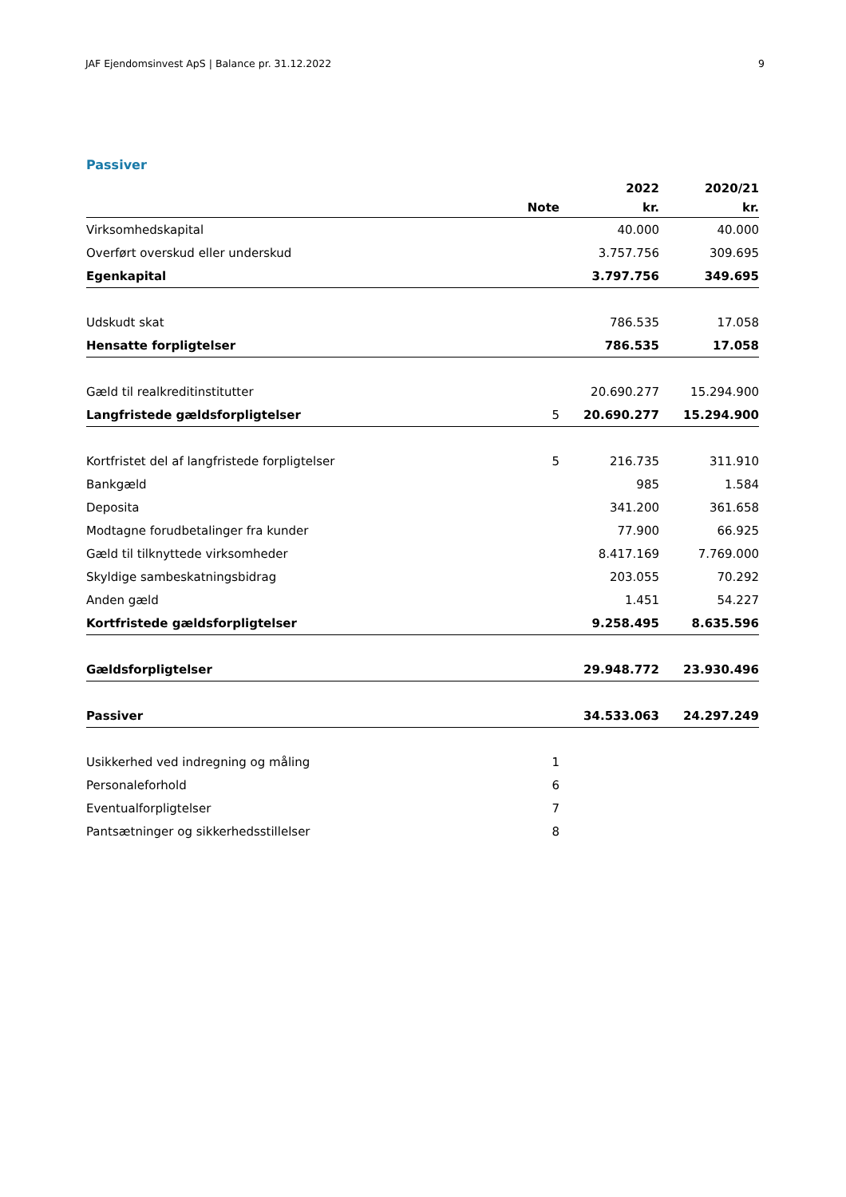JAF Ejendomsinvest ApS | Balance pr. 31.12.2022 9
Passiver
| | | 2022 | 2020/21 |
| --- | --- | --- | --- |
| | Note | kr. | kr. |
| Virksomhedskapital | | 40.000 | 40.000 |
| Overført overskud eller underskud | | 3.757.756 | 309.695 |
| Egenkapital | | 3.797.756 | 349.695 |
| Udskudt skat | | 786.535 | 17.058 |
| Hensatte forpligtelser | | 786.535 | 17.058 |
| Gæld til realkreditinstitutter | | 20.690.277 | 15.294.900 |
| Langfristede gældsforpligtelser | 5 | 20.690.277 | 15.294.900 |
| Kortfristet del af langfristede forpligtelser | 5 | 216.735 | 311.910 |
| Bankgæld | | 985 | 1.584 |
| Deposita | | 341.200 | 361.658 |
| Modtagne forudbetalinger fra kunder | | 77.900 | 66.925 |
| Gæld til tilknyttede virksomheder | | 8.417.169 | 7.769.000 |
| Skyldige sambeskatningsbidrag | | 203.055 | 70.292 |
| Anden gæld | | 1.451 | 54.227 |
| Kortfristede gældsforpligtelser | | 9.258.495 | 8.635.596 |
| Gældsforpligtelser | | 29.948.772 | 23.930.496 |
| Passiver | | 34.533.063 | 24.297.249 |
| Usikkerhed ved indregning og måling | 1 | | |
| Personaleforhold | 6 | | |
| Eventualforpligtelser | 7 | | |
| Pantsætninger og sikkerhedsstillelser | 8 | | |